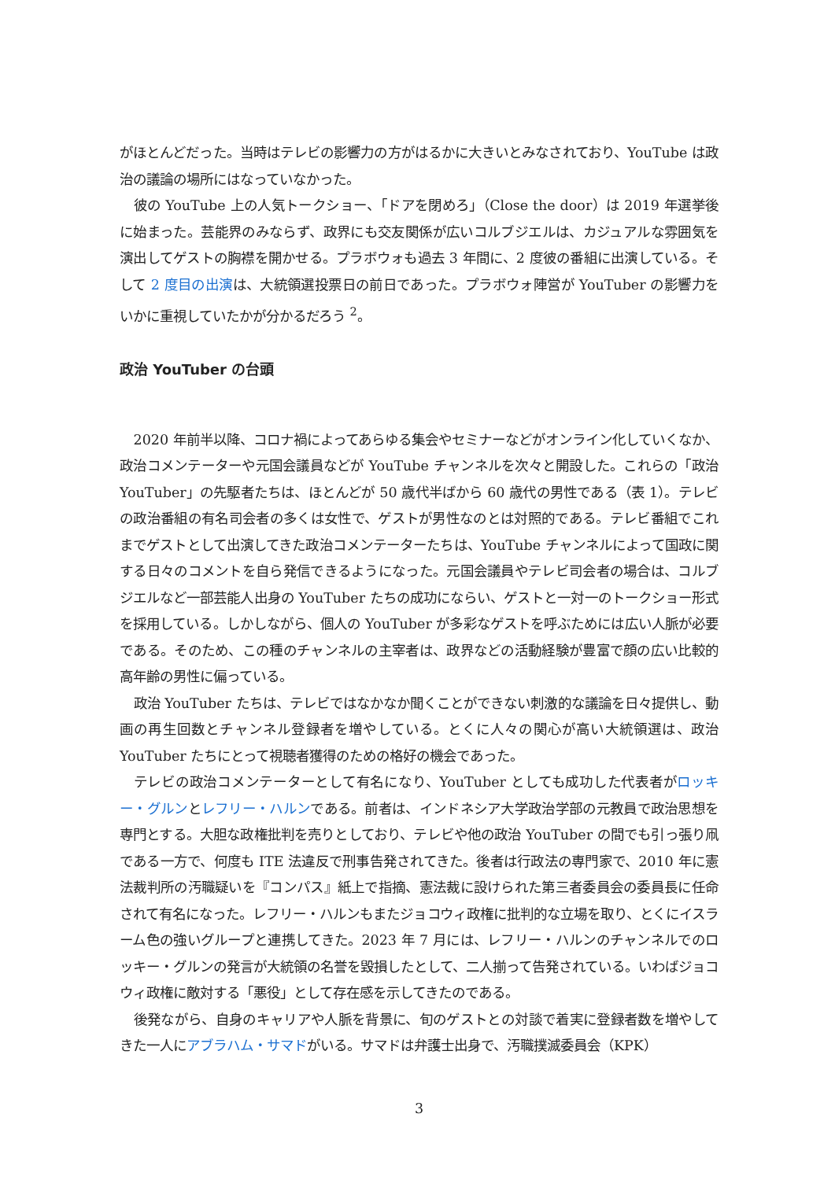がほとんどだった。当時はテレビの影響力の方がはるかに大きいとみなされており、YouTube は政治の議論の場所にはなっていなかった。
彼の YouTube 上の人気トークショー、「ドアを閉めろ」（Close the door）は 2019 年選挙後に始まった。芸能界のみならず、政界にも交友関係が広いコルブジエルは、カジュアルな雰囲気を演出してゲストの胸襟を開かせる。プラボウォも過去 3 年間に、2 度彼の番組に出演している。そして 2 度目の出演は、大統領選投票日の前日であった。プラボウォ陣営が YouTuber の影響力をいかに重視していたかが分かるだろう <sup>2</sup>。
政治 YouTuber の台頭
2020 年前半以降、コロナ禍によってあらゆる集会やセミナーなどがオンライン化していくなか、政治コメンテーターや元国会議員などが YouTube チャンネルを次々と開設した。これらの「政治 YouTuber」の先駆者たちは、ほとんどが 50 歳代半ばから 60 歳代の男性である（表 1）。テレビの政治番組の有名司会者の多くは女性で、ゲストが男性なのとは対照的である。テレビ番組でこれまでゲストとして出演してきた政治コメンテーターたちは、YouTube チャンネルによって国政に関する日々のコメントを自ら発信できるようになった。元国会議員やテレビ司会者の場合は、コルブジエルなど一部芸能人出身の YouTuber たちの成功にならい、ゲストと一対一のトークショー形式を採用している。しかしながら、個人の YouTuber が多彩なゲストを呼ぶためには広い人脈が必要である。そのため、この種のチャンネルの主宰者は、政界などの活動経験が豊富で顔の広い比較的高年齢の男性に偏っている。
政治 YouTuber たちは、テレビではなかなか聞くことができない刺激的な議論を日々提供し、動画の再生回数とチャンネル登録者を増やしている。とくに人々の関心が高い大統領選は、政治 YouTuber たちにとって視聴者獲得のための格好の機会であった。
テレビの政治コメンテーターとして有名になり、YouTuber としても成功した代表者がロッキー・グルンとレフリー・ハルンである。前者は、インドネシア大学政治学部の元教員で政治思想を専門とする。大胆な政権批判を売りとしており、テレビや他の政治 YouTuber の間でも引っ張り凧である一方で、何度も ITE 法違反で刑事告発されてきた。後者は行政法の専門家で、2010 年に憲法裁判所の汚職疑いを『コンパス』紙上で指摘、憲法裁に設けられた第三者委員会の委員長に任命されて有名になった。レフリー・ハルンもまたジョコウィ政権に批判的な立場を取り、とくにイスラーム色の強いグループと連携してきた。2023 年 7 月には、レフリー・ハルンのチャンネルでのロッキー・グルンの発言が大統領の名誉を毀損したとして、二人揃って告発されている。いわばジョコウィ政権に敵対する「悪役」として存在感を示してきたのである。
後発ながら、自身のキャリアや人脈を背景に、旬のゲストとの対談で着実に登録者数を増やしてきた一人にアブラハム・サマドがいる。サマドは弁護士出身で、汚職撲滅委員会（KPK）
3